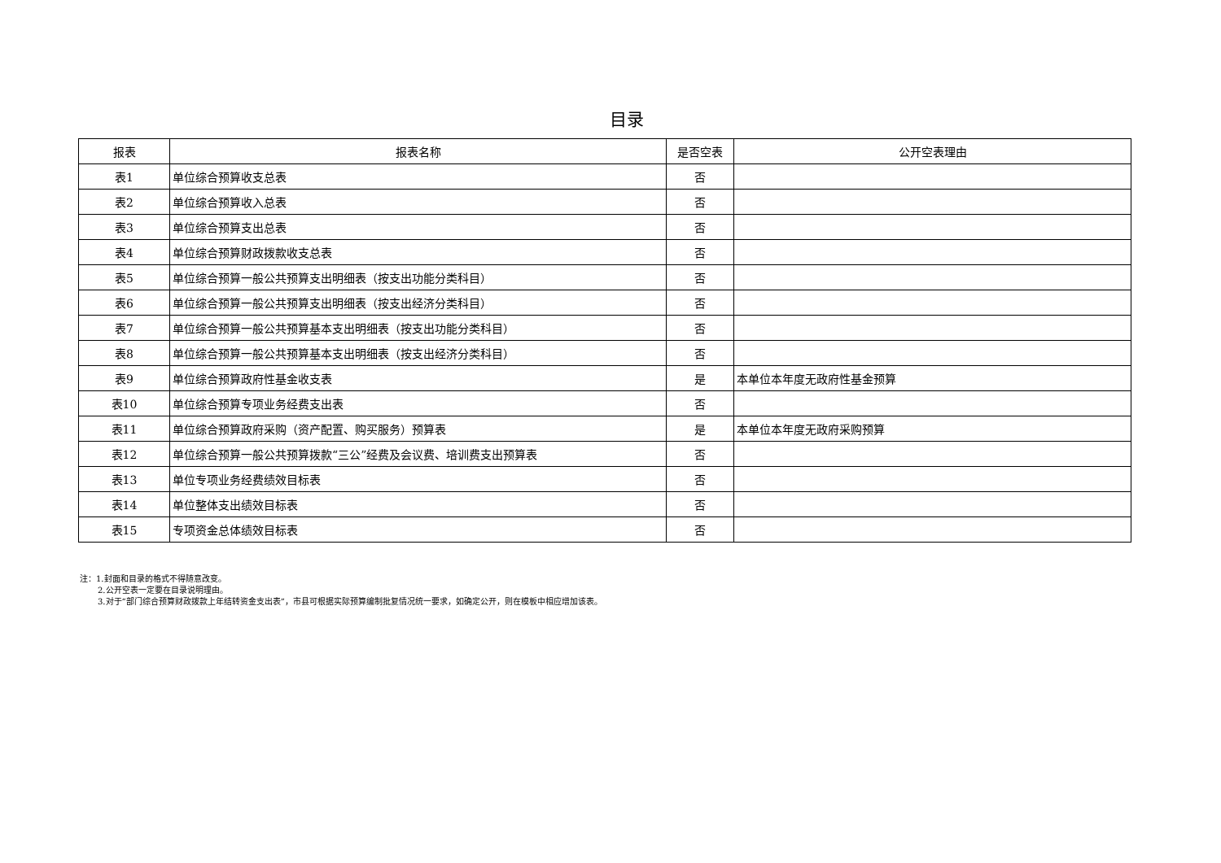目录
| 报表 | 报表名称 | 是否空表 | 公开空表理由 |
| --- | --- | --- | --- |
| 表1 | 单位综合预算收支总表 | 否 | |
| 表2 | 单位综合预算收入总表 | 否 | |
| 表3 | 单位综合预算支出总表 | 否 | |
| 表4 | 单位综合预算财政拨款收支总表 | 否 | |
| 表5 | 单位综合预算一般公共预算支出明细表（按支出功能分类科目） | 否 | |
| 表6 | 单位综合预算一般公共预算支出明细表（按支出经济分类科目） | 否 | |
| 表7 | 单位综合预算一般公共预算基本支出明细表（按支出功能分类科目） | 否 | |
| 表8 | 单位综合预算一般公共预算基本支出明细表（按支出经济分类科目） | 否 | |
| 表9 | 单位综合预算政府性基金收支表 | 是 | 本单位本年度无政府性基金预算 |
| 表10 | 单位综合预算专项业务经费支出表 | 否 | |
| 表11 | 单位综合预算政府采购（资产配置、购买服务）预算表 | 是 | 本单位本年度无政府采购预算 |
| 表12 | 单位综合预算一般公共预算拨款“三公”经费及会议费、培训费支出预算表 | 否 | |
| 表13 | 单位专项业务经费绩效目标表 | 否 | |
| 表14 | 单位整体支出绩效目标表 | 否 | |
| 表15 | 专项资金总体绩效目标表 | 否 | |
注：1.封面和目录的格式不得随意改变。
2.公开空表一定要在目录说明理由。
3.对于“部门综合预算财政拨款上年结转资金支出表”，市县可根据实际预算编制批复情况统一要求，如确定公开，则在模板中相应增加该表。